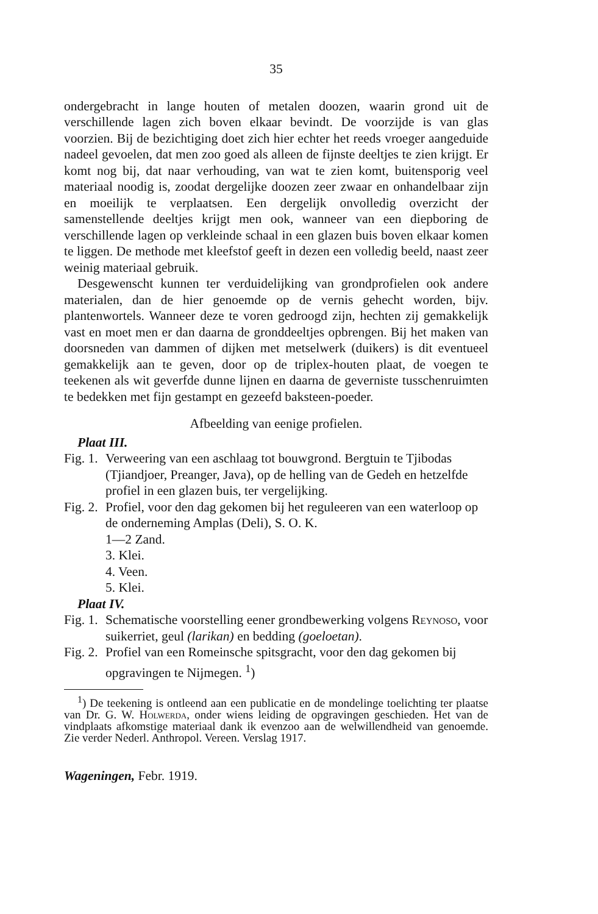35
ondergebracht in lange houten of metalen doozen, waarin grond uit de verschillende lagen zich boven elkaar bevindt. De voorzijde is van glas voorzien. Bij de bezichtiging doet zich hier echter het reeds vroeger aangeduide nadeel gevoelen, dat men zoo goed als alleen de fijnste deeltjes te zien krijgt. Er komt nog bij, dat naar verhouding, van wat te zien komt, buitensporig veel materiaal noodig is, zoodat dergelijke doozen zeer zwaar en onhandelbaar zijn en moeilijk te verplaatsen. Een dergelijk onvolledig overzicht der samenstellende deeltjes krijgt men ook, wanneer van een diepboring de verschillende lagen op verkleinde schaal in een glazen buis boven elkaar komen te liggen. De methode met kleefstof geeft in dezen een volledig beeld, naast zeer weinig materiaal gebruik.
Desgewenscht kunnen ter verduidelijking van grondprofielen ook andere materialen, dan de hier genoemde op de vernis gehecht worden, bijv. plantenwortels. Wanneer deze te voren gedroogd zijn, hechten zij gemakkelijk vast en moet men er dan daarna de gronddeeltjes opbrengen. Bij het maken van doorsneden van dammen of dijken met metselwerk (duikers) is dit eventueel gemakkelijk aan te geven, door op de triplex-houten plaat, de voegen te teekenen als wit geverfde dunne lijnen en daarna de geverniste tusschenruimten te bedekken met fijn gestampt en gezeefd baksteen-poeder.
Afbeelding van eenige profielen.
Plaat III.
Fig. 1. Verweering van een aschlaag tot bouwgrond. Bergtuin te Tjibodas (Tjiandjoer, Preanger, Java), op de helling van de Gedeh en hetzelfde profiel in een glazen buis, ter vergelijking.
Fig. 2. Profiel, voor den dag gekomen bij het reguleeren van een waterloop op de onderneming Amplas (Deli), S. O. K.
1—2 Zand.
3. Klei.
4. Veen.
5. Klei.
Plaat IV.
Fig. 1. Schematische voorstelling eener grondbewerking volgens Reynoso, voor suikerriet, geul (larikan) en bedding (goeloetan).
Fig. 2. Profiel van een Romeinsche spitsgracht, voor den dag gekomen bij opgravingen te Nijmegen. <sup>1</sup>)
<sup>1</sup>) De teekening is ontleend aan een publicatie en de mondelinge toelichting ter plaatse van Dr. G. W. Holwerda, onder wiens leiding de opgravingen geschieden. Het van de vindplaats afkomstige materiaal dank ik evenzoo aan de welwillendheid van genoemde. Zie verder Nederl. Anthropol. Vereen. Verslag 1917.
Wageningen, Febr. 1919.